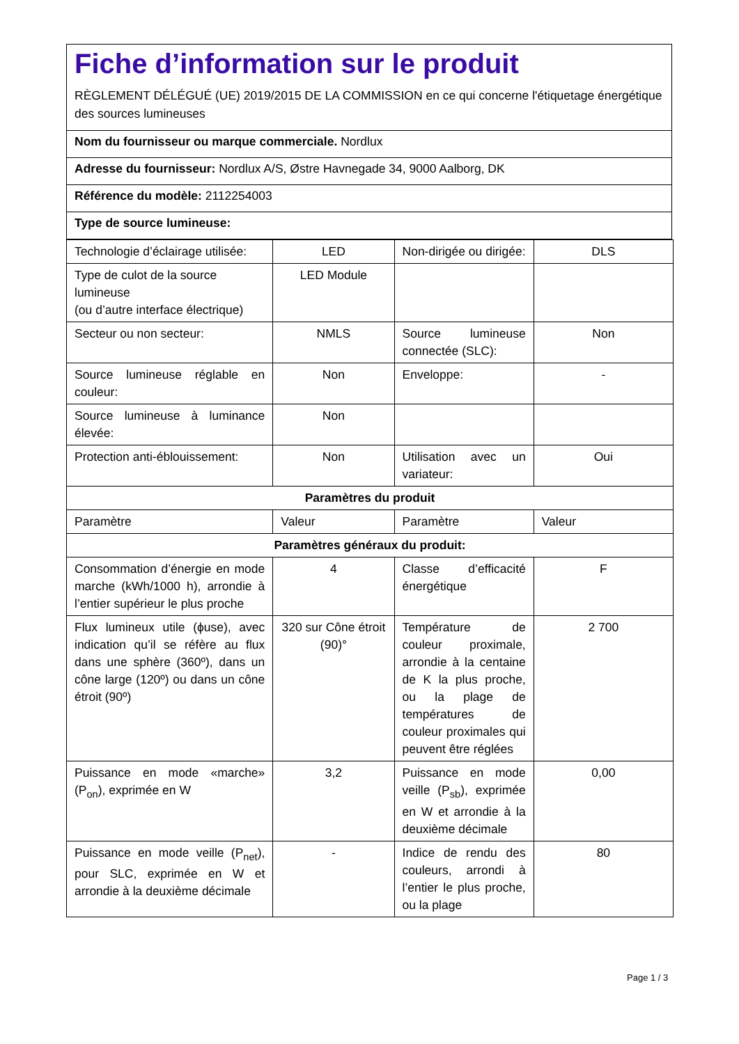Fiche d’information sur le produit
RÈGLEMENT DÉLÉGUÉ (UE) 2019/2015 DE LA COMMISSION en ce qui concerne l'étiquetage énergétique des sources lumineuses
Nom du fournisseur ou marque commerciale. Nordlux
Adresse du fournisseur: Nordlux A/S, Østre Havnegade 34, 9000 Aalborg, DK
Référence du modèle: 2112254003
Type de source lumineuse:
| Technologie d’éclairage utilisée: | LED | Non-dirigée ou dirigée: | DLS |
| Type de culot de la source lumineuse (ou d’autre interface électrique) | LED Module | | |
| Secteur ou non secteur: | NMLS | Source lumineuse connectée (SLC): | Non |
| Source lumineuse réglable en couleur: | Non | Enveloppe: | - |
| Source lumineuse à luminance élevée: | Non | | |
| Protection anti-éblouissement: | Non | Utilisation avec un variateur: | Oui |
| Paramètres du produit | | | |
| Paramètre | Valeur | Paramètre | Valeur |
| Paramètres généraux du produit: | | | |
| Consommation d’énergie en mode marche (kWh/1000 h), arrondie à l’entier supérieur le plus proche | 4 | Classe d’efficacité énergétique | F |
| Flux lumineux utile (ϕuse), avec indication qu’il se réfère au flux dans une sphère (360º), dans un cône large (120º) ou dans un cône étroit (90º) | 320 sur Cône étroit (90)° | Température de couleur proximale, arrondie à la centaine de K la plus proche, ou la plage de températures de couleur proximales qui peuvent être réglées | 2 700 |
| Puissance en mode «marche» (P<sub>on</sub>), exprimée en W | 3,2 | Puissance en mode veille (P<sub>sb</sub>), exprimée en W et arrondie à la deuxième décimale | 0,00 |
| Puissance en mode veille (P<sub>net</sub>), pour SLC, exprimée en W et arrondie à la deuxième décimale | - | Indice de rendu des couleurs, arrondi à l’entier le plus proche, ou la plage | 80 |
Page 1 / 3